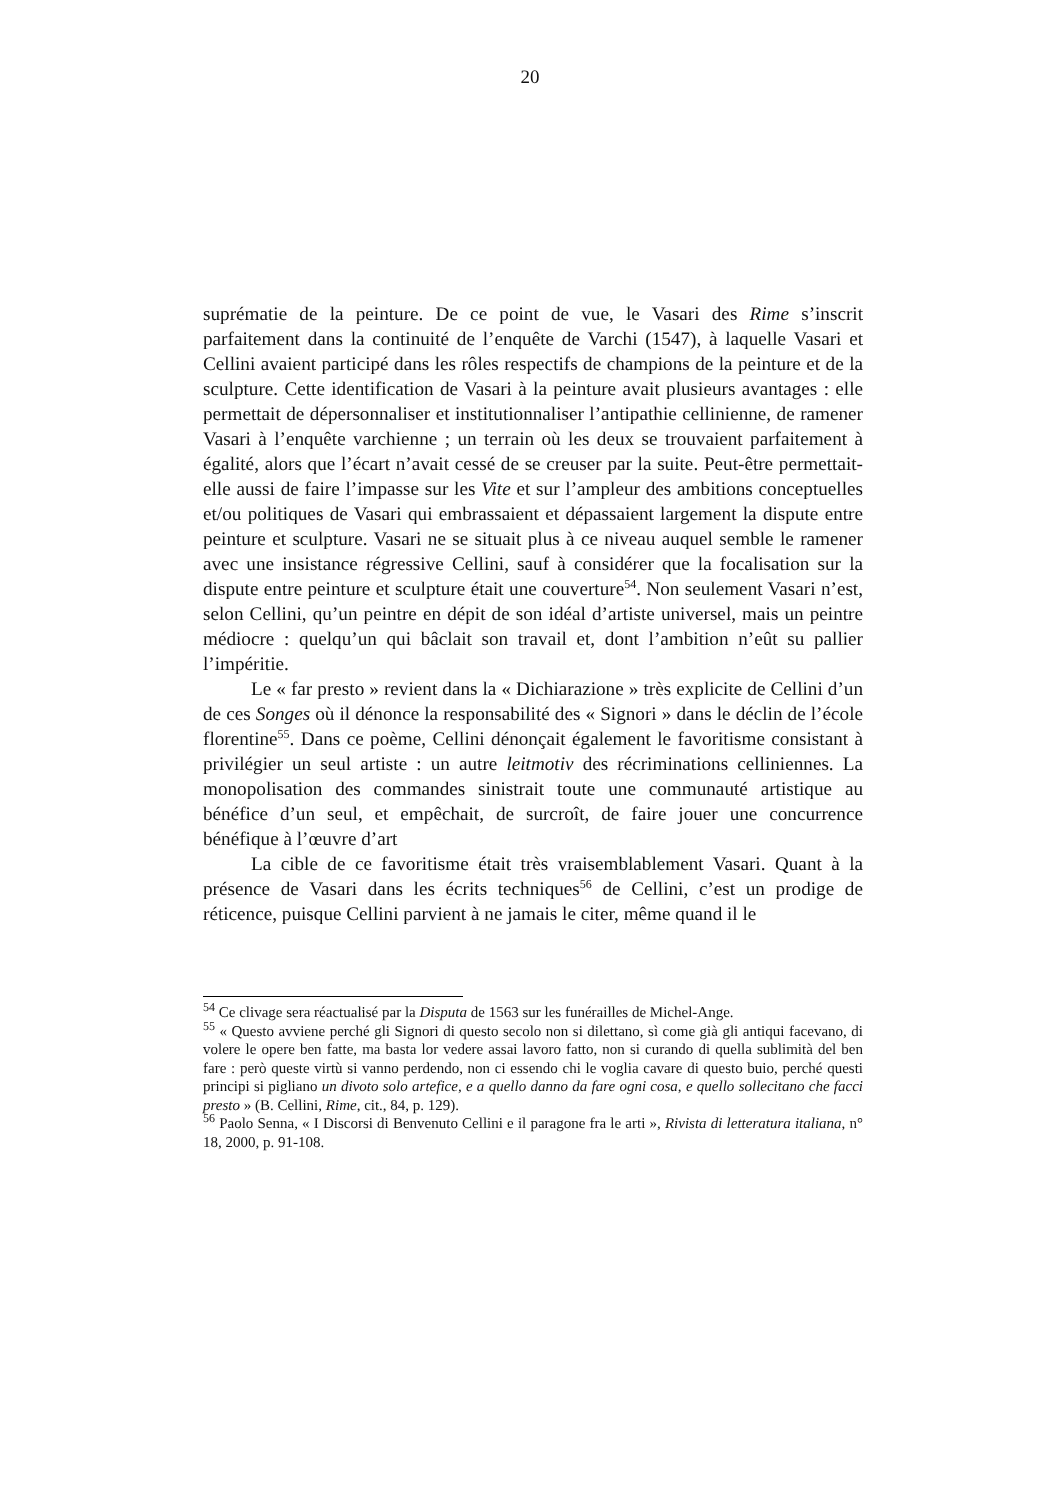20
suprématie de la peinture. De ce point de vue, le Vasari des Rime s’inscrit parfaitement dans la continuité de l’enquête de Varchi (1547), à laquelle Vasari et Cellini avaient participé dans les rôles respectifs de champions de la peinture et de la sculpture. Cette identification de Vasari à la peinture avait plusieurs avantages : elle permettait de dépersonnaliser et institutionnaliser l’antipathie cellinienne, de ramener Vasari à l’enquête varchienne ; un terrain où les deux se trouvaient parfaitement à égalité, alors que l’écart n’avait cessé de se creuser par la suite. Peut-être permettait-elle aussi de faire l’impasse sur les Vite et sur l’ampleur des ambitions conceptuelles et/ou politiques de Vasari qui embrassaient et dépassaient largement la dispute entre peinture et sculpture. Vasari ne se situait plus à ce niveau auquel semble le ramener avec une insistance régressive Cellini, sauf à considérer que la focalisation sur la dispute entre peinture et sculpture était une couverture<sup>54</sup>. Non seulement Vasari n’est, selon Cellini, qu’un peintre en dépit de son idéal d’artiste universel, mais un peintre médiocre : quelqu’un qui bâclait son travail et, dont l’ambition n’eût su pallier l’impéritie.
Le « far presto » revient dans la « Dichiarazione » très explicite de Cellini d’un de ces Songes où il dénonce la responsabilité des « Signori » dans le déclin de l’école florentine<sup>55</sup>. Dans ce poème, Cellini dénonçait également le favoritisme consistant à privilégier un seul artiste : un autre leitmotiv des récriminations celliniennes. La monopolisation des commandes sinistrait toute une communauté artistique au bénéfice d’un seul, et empêchait, de surcroît, de faire jouer une concurrence bénéfique à l’œuvre d’art
La cible de ce favoritisme était très vraisemblablement Vasari. Quant à la présence de Vasari dans les écrits techniques<sup>56</sup> de Cellini, c’est un prodige de réticence, puisque Cellini parvient à ne jamais le citer, même quand il le
<sup>54</sup> Ce clivage sera réactualisé par la Disputa de 1563 sur les funérailles de Michel-Ange.
<sup>55</sup> « Questo avviene perché gli Signori di questo secolo non si dilettano, sì come già gli antiqui facevano, di volere le opere ben fatte, ma basta lor vedere assai lavoro fatto, non si curando di quella sublimità del ben fare : però queste virtù si vanno perdendo, non ci essendo chi le voglia cavare di questo buio, perché questi principi si pigliano un divoto solo artefice, e a quello danno da fare ogni cosa, e quello sollecitano che facci presto » (B. Cellini, Rime, cit., 84, p. 129).
<sup>56</sup> Paolo Senna, « I Discorsi di Benvenuto Cellini e il paragone fra le arti », Rivista di letteratura italiana, n° 18, 2000, p. 91-108.